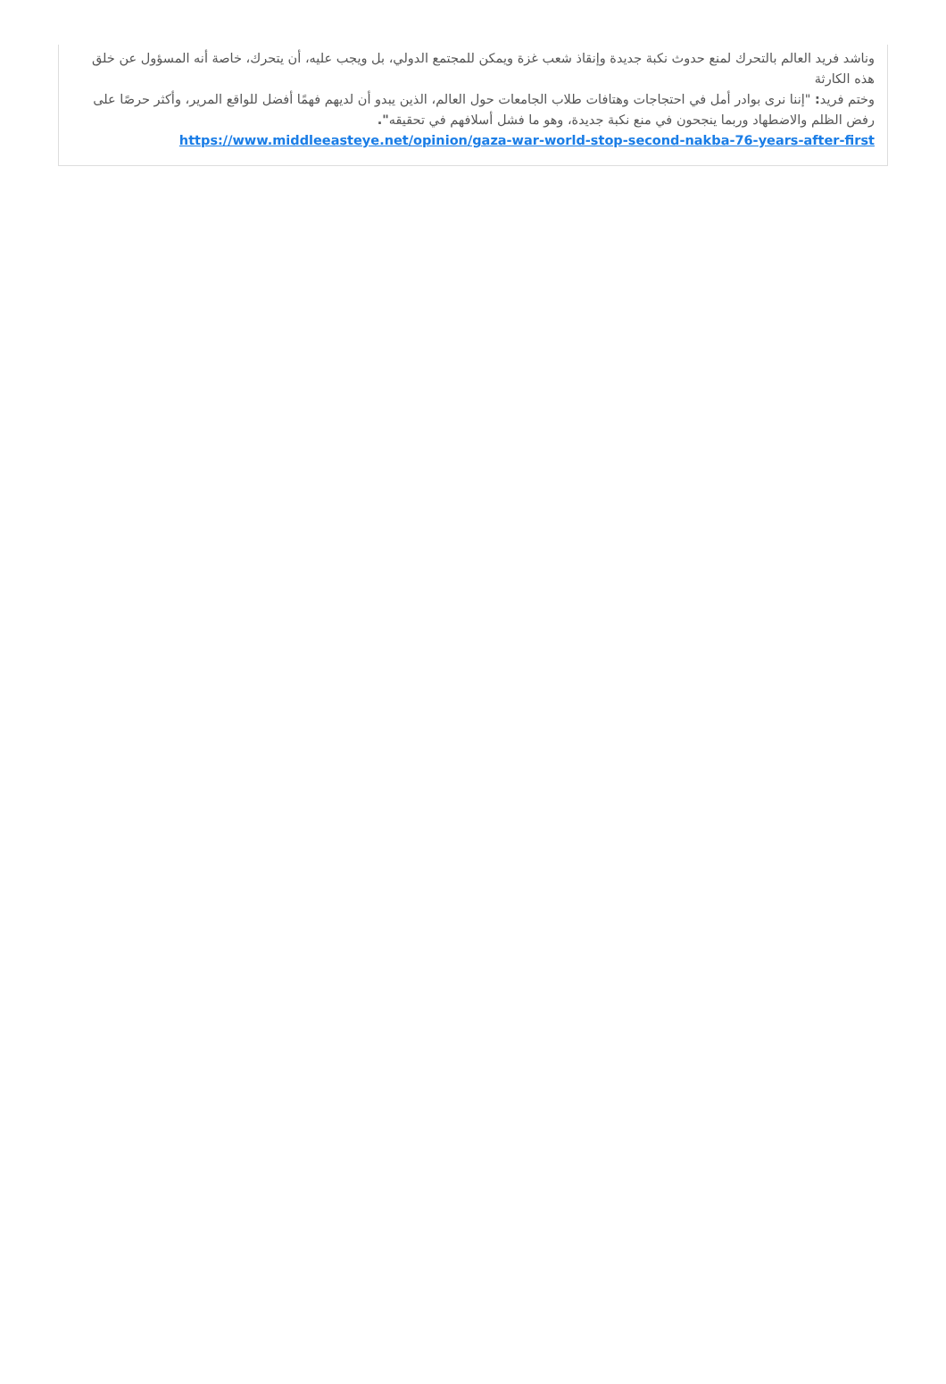وناشد فريد العالم بالتحرك لمنع حدوث نكبة جديدة وإنقاذ شعب غزة ويمكن للمجتمع الدولي، بل ويجب عليه، أن يتحرك، خاصة أنه المسؤول عن خلق هذه الكارثة
وختم فريد: "إننا نرى بوادر أمل في احتجاجات وهتافات طلاب الجامعات حول العالم، الذين يبدو أن لديهم فهمًا أفضل للواقع المرير، وأكثر حرصًا على رفض الظلم والاضطهاد وربما ينجحون في منع نكبة جديدة، وهو ما فشل أسلافهم في تحقيقه".
https://www.middleeasteye.net/opinion/gaza-war-world-stop-second-nakba-76-years-after-first